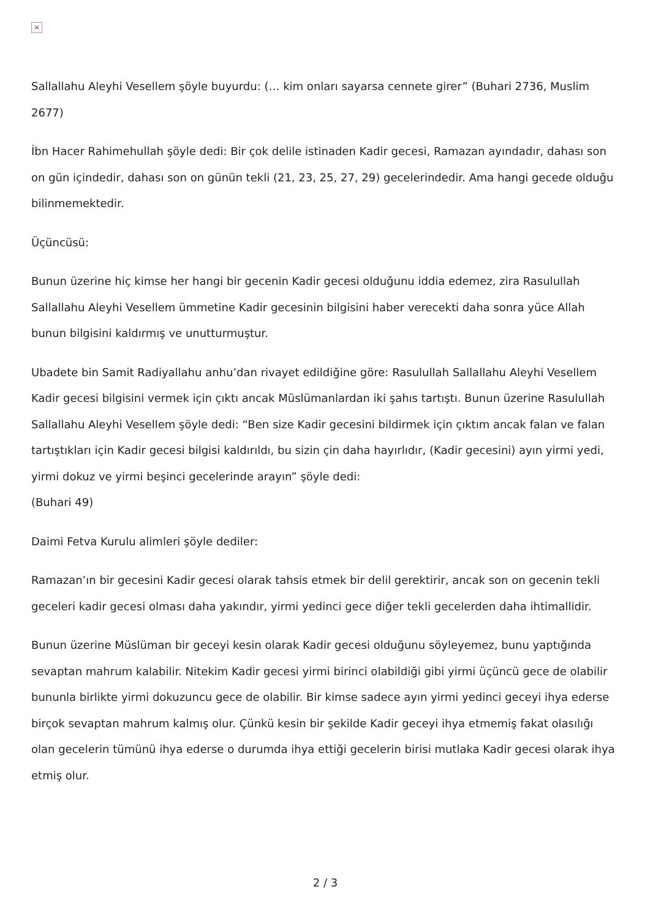×
Sallallahu Aleyhi Vesellem şöyle buyurdu: (… kim onları sayarsa cennete girer” (Buhari 2736, Muslim 2677)
İbn Hacer Rahimehullah şöyle dedi: Bir çok delile istinaden Kadir gecesi, Ramazan ayındadır, dahası son on gün içindedir, dahası son on günün tekli (21, 23, 25, 27, 29) gecelerindedir. Ama hangi gecede olduğu bilinmemektedir.
Üçüncüsü:
Bunun üzerine hiç kimse her hangi bir gecenin Kadir gecesi olduğunu iddia edemez, zira Rasulullah Sallallahu Aleyhi Vesellem ümmetine Kadir gecesinin bilgisini haber verecekti daha sonra yüce Allah bunun bilgisini kaldırmış ve unutturmuştur.
Ubadete bin Samit Radiyallahu anhu’dan rivayet edildiğine göre: Rasulullah Sallallahu Aleyhi Vesellem Kadir gecesi bilgisini vermek için çıktı ancak Müslümanlardan iki şahıs tartıştı. Bunun üzerine Rasulullah Sallallahu Aleyhi Vesellem şöyle dedi: “Ben size Kadir gecesini bildirmek için çıktım ancak falan ve falan tartıştıkları için Kadir gecesi bilgisi kaldırıldı, bu sizin çin daha hayırlıdır, (Kadir gecesini) ayın yirmi yedi, yirmi dokuz ve yirmi beşinci gecelerinde arayın” şöyle dedi:
(Buhari 49)
Daimi Fetva Kurulu alimleri şöyle dediler:
Ramazan’ın bir gecesini Kadir gecesi olarak tahsis etmek bir delil gerektirir, ancak son on gecenin tekli geceleri kadir gecesi olması daha yakındır, yirmi yedinci gece diğer tekli gecelerden daha ihtimallidir.
Bunun üzerine Müslüman bir geceyi kesin olarak Kadir gecesi olduğunu söyleyemez, bunu yaptığında sevaptan mahrum kalabilir. Nitekim Kadir gecesi yirmi birinci olabildiği gibi yirmi üçüncü gece de olabilir bununla birlikte yirmi dokuzuncu gece de olabilir. Bir kimse sadece ayın yirmi yedinci geceyi ihya ederse birçok sevaptan mahrum kalmış olur. Çünkü kesin bir şekilde Kadir geceyi ihya etmemiş fakat olasılığı olan gecelerin tümünü ihya ederse o durumda ihya ettiği gecelerin birisi mutlaka Kadir gecesi olarak ihya etmiş olur.
2 / 3